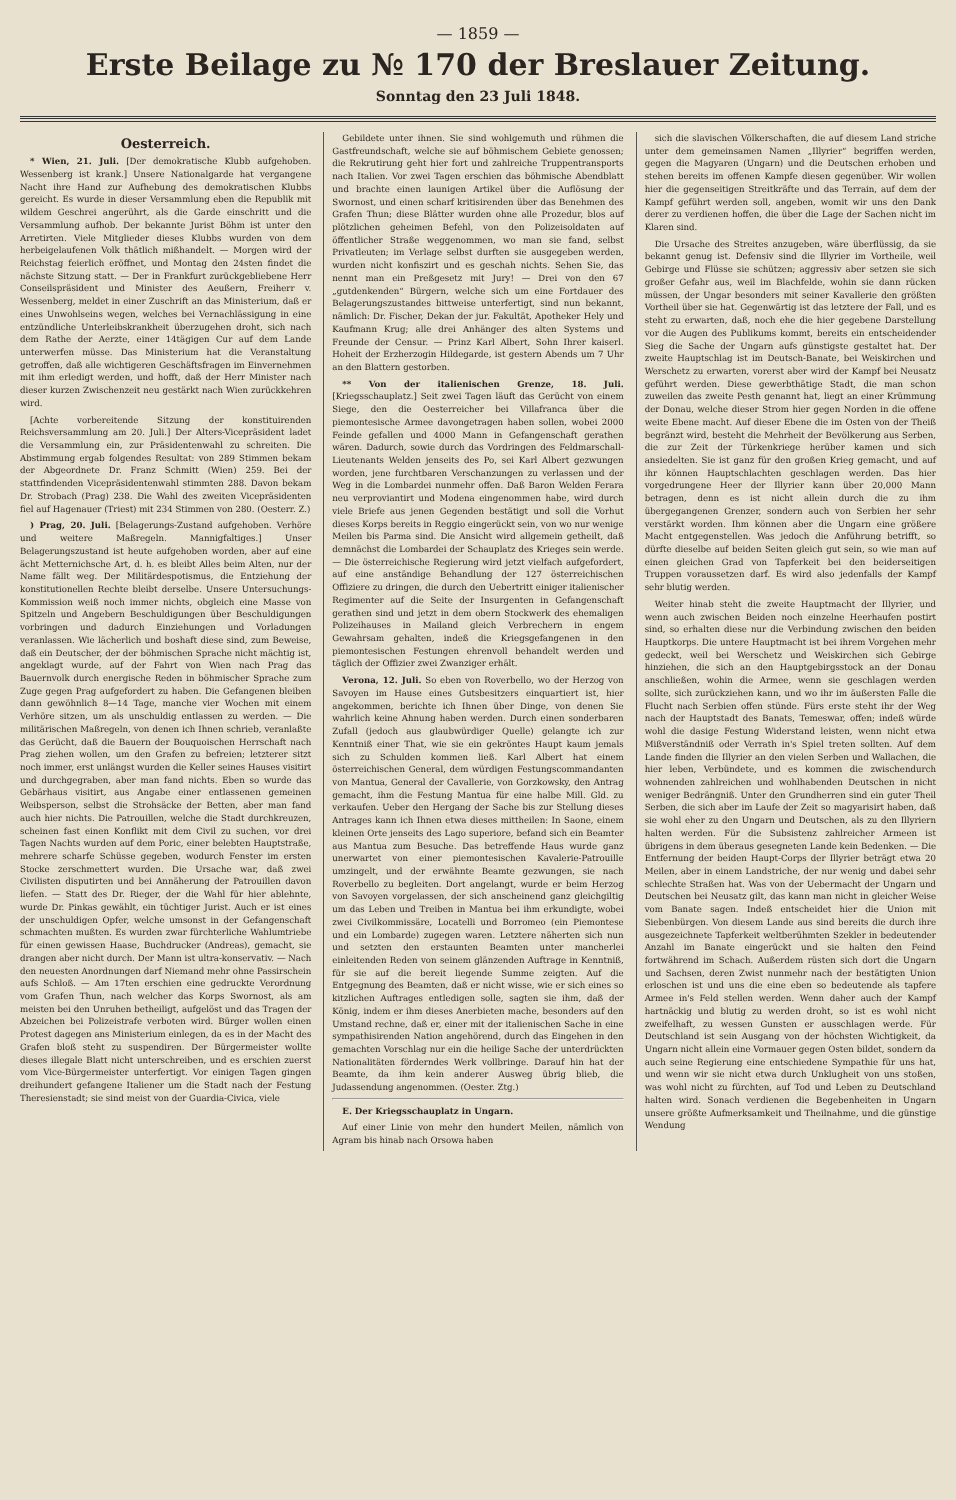— 1859 —
Erste Beilage zu № 170 der Breslauer Zeitung.
Sonntag den 23 Juli 1848.
Oesterreich.
* Wien, 21. Juli. [Der demokratische Klubb aufgehoben. Wessenberg ist krank.] Unsere Nationalgarde hat vergangene Nacht ihre Hand zur Aufhebung des demokratischen Klubbs gereicht. Es wurde in dieser Versammlung eben die Republik mit wildem Geschrei angerührt, als die Garde einschritt und die Versammlung aufhob. Der bekannte Jurist Böhm ist unter den Arretirten. Viele Mitglieder dieses Klubbs wurden von dem herbeigelaufenen Volk thätlich mißhandelt. — Morgen wird der Reichstag feierlich eröffnet, und Montag den 24sten findet die nächste Sitzung statt. — Der in Frankfurt zurückgebliebene Herr Conseilspräsident und Minister des Aeußern, Freiherr v. Wessenberg, meldet in einer Zuschrift an das Ministerium, daß er eines Unwohlseins wegen, welches bei Vernachlässigung in eine entzündliche Unterleibskrankheit überzugehen droht, sich nach dem Rathe der Aerzte, einer 14tägigen Cur auf dem Lande unterwerfen müsse. Das Ministerium hat die Veranstaltung getroffen, daß alle wichtigeren Geschäftsfragen im Einvernehmen mit ihm erledigt werden, und hofft, daß der Herr Minister nach dieser kurzen Zwischenzeit neu gestärkt nach Wien zurückkehren wird.
[Achte vorbereitende Sitzung der konstituirenden Reichsversammlung am 20. Juli.] Der Alters-Vicepräsident ladet die Versammlung ein, zur Präsidentenwahl zu schreiten. Die Abstimmung ergab folgendes Resultat: von 289 Stimmen bekam der Abgeordnete Dr. Franz Schmitt (Wien) 259. Bei der stattfindenden Vicepräsidentenwahl stimmten 288. Davon bekam Dr. Strobach (Prag) 238. Die Wahl des zweiten Vicepräsidenten fiel auf Hagenauer (Triest) mit 234 Stimmen von 280. (Oesterr. Z.)
) Prag, 20. Juli. [Belagerungs-Zustand aufgehoben. Verhöre und weitere Maßregeln. Mannigfaltiges.] Unser Belagerungszustand ist heute aufgehoben worden, aber auf eine ächt Metternichsche Art, d. h. es bleibt Alles beim Alten, nur der Name fällt weg. Der Militärdespotismus, die Entziehung der konstitutionellen Rechte bleibt derselbe. Unsere Untersuchungs-Kommission weiß noch immer nichts, obgleich eine Masse von Spitzeln und Angebern Beschuldigungen über Beschuldigungen vorbringen und dadurch Einziehungen und Vorladungen veranlassen. Wie lächerlich und boshaft diese sind, zum Beweise, daß ein Deutscher, der der böhmischen Sprache nicht mächtig ist, angeklagt wurde, auf der Fahrt von Wien nach Prag das Bauernvolk durch energische Reden in böhmischer Sprache zum Zuge gegen Prag aufgefordert zu haben. Die Gefangenen bleiben dann gewöhnlich 8—14 Tage, manche vier Wochen mit einem Verhöre sitzen, um als unschuldig entlassen zu werden. — Die militärischen Maßregeln, von denen ich Ihnen schrieb, veranlaßte das Gerücht, daß die Bauern der Bouquoischen Herrschaft nach Prag ziehen wollen, um den Grafen zu befreien; letzterer sitzt noch immer, erst unlängst wurden die Keller seines Hauses visitirt und durchgegraben, aber man fand nichts. Eben so wurde das Gebärhaus visitirt, aus Angabe einer entlassenen gemeinen Weibsperson, selbst die Strohsäcke der Betten, aber man fand auch hier nichts. Die Patrouillen, welche die Stadt durchkreuzen, scheinen fast einen Konflikt mit dem Civil zu suchen, vor drei Tagen Nachts wurden auf dem Poric, einer belebten Hauptstraße, mehrere scharfe Schüsse gegeben, wodurch Fenster im ersten Stocke zerschmettert wurden. Die Ursache war, daß zwei Civilisten disputirten und bei Annäherung der Patrouillen davon liefen. — Statt des Dr. Rieger, der die Wahl für hier ablehnte, wurde Dr. Pinkas gewählt, ein tüchtiger Jurist. Auch er ist eines der unschuldigen Opfer, welche umsonst in der Gefangenschaft schmachten mußten. Es wurden zwar fürchterliche Wahlumtriebe für einen gewissen Haase, Buchdrucker (Andreas), gemacht, sie drangen aber nicht durch. Der Mann ist ultra-konservativ. — Nach den neuesten Anordnungen darf Niemand mehr ohne Passirschein aufs Schloß. — Am 17ten erschien eine gedruckte Verordnung vom Grafen Thun, nach welcher das Korps Swornost, als am meisten bei den Unruhen betheiligt, aufgelöst und das Tragen der Abzeichen bei Polizeistrafe verboten wird. Bürger wollen einen Protest dagegen ans Ministerium einlegen, da es in der Macht des Grafen bloß steht zu suspendiren. Der Bürgermeister wollte dieses illegale Blatt nicht unterschreiben, und es erschien zuerst vom Vice-Bürgermeister unterfertigt. Vor einigen Tagen gingen dreihundert gefangene Italiener um die Stadt nach der Festung Theresienstadt; sie sind meist von der Guardia-Civica, viele
Gebildete unter ihnen. Sie sind wohlgemuth und rühmen die Gastfreundschaft, welche sie auf böhmischem Gebiete genossen; die Rekrutirung geht hier fort und zahlreiche Truppentransports nach Italien. Vor zwei Tagen erschien das böhmische Abendblatt und brachte einen launigen Artikel über die Auflösung der Swornost, und einen scharf kritisirenden über das Benehmen des Grafen Thun; diese Blätter wurden ohne alle Prozedur, blos auf plötzlichen geheimen Befehl, von den Polizeisoldaten auf öffentlicher Straße weggenommen, wo man sie fand, selbst Privatleuten; im Verlage selbst durften sie ausgegeben werden, wurden nicht konfiszirt und es geschah nichts. Sehen Sie, das nennt man ein Preßgesetz mit Jury! — Drei von den 67 „gutdenkenden“ Bürgern, welche sich um eine Fortdauer des Belagerungszustandes bittweise unterfertigt, sind nun bekannt, nämlich: Dr. Fischer, Dekan der jur. Fakultät, Apotheker Hely und Kaufmann Krug; alle drei Anhänger des alten Systems und Freunde der Censur. — Prinz Karl Albert, Sohn Ihrer kaiserl. Hoheit der Erzherzogin Hildegarde, ist gestern Abends um 7 Uhr an den Blattern gestorben.
** Von der italienischen Grenze, 18. Juli. [Kriegsschauplatz.] Seit zwei Tagen läuft das Gerücht von einem Siege, den die Oesterreicher bei Villafranca über die piemontesische Armee davongetragen haben sollen, wobei 2000 Feinde gefallen und 4000 Mann in Gefangenschaft gerathen wären. Dadurch, sowie durch das Vordringen des Feldmarschall-Lieutenants Welden jenseits des Po, sei Karl Albert gezwungen worden, jene furchtbaren Verschanzungen zu verlassen und der Weg in die Lombardei nunmehr offen. Daß Baron Welden Ferara neu verproviantirt und Modena eingenommen habe, wird durch viele Briefe aus jenen Gegenden bestätigt und soll die Vorhut dieses Korps bereits in Reggio eingerückt sein, von wo nur wenige Meilen bis Parma sind. Die Ansicht wird allgemein getheilt, daß demnächst die Lombardei der Schauplatz des Krieges sein werde. — Die österreichische Regierung wird jetzt vielfach aufgefordert, auf eine anständige Behandlung der 127 österreichischen Offiziere zu dringen, die durch den Uebertritt einiger italienischer Regimenter auf die Seite der Insurgenten in Gefangenschaft gerathen sind und jetzt in dem obern Stockwerk des ehemaligen Polizeihauses in Mailand gleich Verbrechern in engem Gewahrsam gehalten, indeß die Kriegsgefangenen in den piemontesischen Festungen ehrenvoll behandelt werden und täglich der Offizier zwei Zwanziger erhält.
Verona, 12. Juli. So eben von Roverbello, wo der Herzog von Savoyen im Hause eines Gutsbesitzers einquartiert ist, hier angekommen, berichte ich Ihnen über Dinge, von denen Sie wahrlich keine Ahnung haben werden. Durch einen sonderbaren Zufall (jedoch aus glaubwürdiger Quelle) gelangte ich zur Kenntniß einer That, wie sie ein gekröntes Haupt kaum jemals sich zu Schulden kommen ließ. Karl Albert hat einem österreichischen General, dem würdigen Festungscommandanten von Mantua, General der Cavallerie, von Gorzkowsky, den Antrag gemacht, ihm die Festung Mantua für eine halbe Mill. Gld. zu verkaufen. Ueber den Hergang der Sache bis zur Stellung dieses Antrages kann ich Ihnen etwa dieses mittheilen: In Saone, einem kleinen Orte jenseits des Lago superiore, befand sich ein Beamter aus Mantua zum Besuche. Das betreffende Haus wurde ganz unerwartet von einer piemontesischen Kavalerie-Patrouille umzingelt, und der erwähnte Beamte gezwungen, sie nach Roverbello zu begleiten. Dort angelangt, wurde er beim Herzog von Savoyen vorgelassen, der sich anscheinend ganz gleichgiltig um das Leben und Treiben in Mantua bei ihm erkundigte, wobei zwei Civilkommissäre, Locatelli und Borromeo (ein Piemontese und ein Lombarde) zugegen waren. Letztere näherten sich nun und setzten den erstaunten Beamten unter mancherlei einleitenden Reden von seinem glänzenden Auftrage in Kenntniß, für sie auf die bereit liegende Summe zeigten. Auf die Entgegnung des Beamten, daß er nicht wisse, wie er sich eines so kitzlichen Auftrages entledigen solle, sagten sie ihm, daß der König, indem er ihm dieses Anerbieten mache, besonders auf den Umstand rechne, daß er, einer mit der italienischen Sache in eine sympathisirenden Nation angehörend, durch das Eingehen in den gemachten Vorschlag nur ein die heilige Sache der unterdrückten Nationalitäten förderndes Werk vollbringe. Darauf hin hat der Beamte, da ihm kein anderer Ausweg übrig blieb, die Judassendung angenommen. (Oester. Ztg.)
E. Der Kriegsschauplatz in Ungarn.
Auf einer Linie von mehr den hundert Meilen, nämlich von Agram bis hinab nach Orsowa haben
sich die slavischen Völkerschaften, die auf diesem Land striche unter dem gemeinsamen Namen „Illyrier“ begriffen werden, gegen die Magyaren (Ungarn) und die Deutschen erhoben und stehen bereits im offenen Kampfe diesen gegenüber. Wir wollen hier die gegenseitigen Streitkräfte und das Terrain, auf dem der Kampf geführt werden soll, angeben, womit wir uns den Dank derer zu verdienen hoffen, die über die Lage der Sachen nicht im Klaren sind.
Die Ursache des Streites anzugeben, wäre überflüssig, da sie bekannt genug ist. Defensiv sind die Illyrier im Vortheile, weil Gebirge und Flüsse sie schützen; aggressiv aber setzen sie sich großer Gefahr aus, weil im Blachfelde, wohin sie dann rücken müssen, der Ungar besonders mit seiner Kavallerie den größten Vortheil über sie hat. Gegenwärtig ist das letztere der Fall, und es steht zu erwarten, daß, noch ehe die hier gegebene Darstellung vor die Augen des Publikums kommt, bereits ein entscheidender Sieg die Sache der Ungarn aufs günstigste gestaltet hat. Der zweite Hauptschlag ist im Deutsch-Banate, bei Weiskirchen und Werschetz zu erwarten, vorerst aber wird der Kampf bei Neusatz geführt werden. Diese gewerbthätige Stadt, die man schon zuweilen das zweite Pesth genannt hat, liegt an einer Krümmung der Donau, welche dieser Strom hier gegen Norden in die offene weite Ebene macht. Auf dieser Ebene die im Osten von der Theiß begränzt wird, besteht die Mehrheit der Bevölkerung aus Serben, die zur Zeit der Türkenkriege herüber kamen und sich ansiedelten. Sie ist ganz für den großen Krieg gemacht, und auf ihr können Hauptschlachten geschlagen werden. Das hier vorgedrungene Heer der Illyrier kann über 20,000 Mann betragen, denn es ist nicht allein durch die zu ihm übergegangenen Grenzer, sondern auch von Serbien her sehr verstärkt worden. Ihm können aber die Ungarn eine größere Macht entgegenstellen. Was jedoch die Anführung betrifft, so dürfte dieselbe auf beiden Seiten gleich gut sein, so wie man auf einen gleichen Grad von Tapferkeit bei den beiderseitigen Truppen voraussetzen darf. Es wird also jedenfalls der Kampf sehr blutig werden.
Weiter hinab steht die zweite Hauptmacht der Illyrier, und wenn auch zwischen Beiden noch einzelne Heerhaufen postirt sind, so erhalten diese nur die Verbindung zwischen den beiden Hauptkorps. Die untere Hauptmacht ist bei ihrem Vorgehen mehr gedeckt, weil bei Werschetz und Weiskirchen sich Gebirge hinziehen, die sich an den Hauptgebirgsstock an der Donau anschließen, wohin die Armee, wenn sie geschlagen werden sollte, sich zurückziehen kann, und wo ihr im äußersten Falle die Flucht nach Serbien offen stünde. Fürs erste steht ihr der Weg nach der Hauptstadt des Banats, Temeswar, offen; indeß würde wohl die dasige Festung Widerstand leisten, wenn nicht etwa Mißverständniß oder Verrath in's Spiel treten sollten. Auf dem Lande finden die Illyrier an den vielen Serben und Wallachen, die hier leben, Verbündete, und es kommen die zwischendurch wohnenden zahlreichen und wohlhabenden Deutschen in nicht weniger Bedrängniß. Unter den Grundherren sind ein guter Theil Serben, die sich aber im Laufe der Zeit so magyarisirt haben, daß sie wohl eher zu den Ungarn und Deutschen, als zu den Illyriern halten werden. Für die Subsistenz zahlreicher Armeen ist übrigens in dem überaus gesegneten Lande kein Bedenken. — Die Entfernung der beiden Haupt-Corps der Illyrier beträgt etwa 20 Meilen, aber in einem Landstriche, der nur wenig und dabei sehr schlechte Straßen hat. Was von der Uebermacht der Ungarn und Deutschen bei Neusatz gilt, das kann man nicht in gleicher Weise vom Banate sagen. Indeß entscheidet hier die Union mit Siebenbürgen. Von diesem Lande aus sind bereits die durch ihre ausgezeichnete Tapferkeit weltberühmten Szekler in bedeutender Anzahl im Banate eingerückt und sie halten den Feind fortwährend im Schach. Außerdem rüsten sich dort die Ungarn und Sachsen, deren Zwist nunmehr nach der bestätigten Union erloschen ist und uns die eine eben so bedeutende als tapfere Armee in's Feld stellen werden. Wenn daher auch der Kampf hartnäckig und blutig zu werden droht, so ist es wohl nicht zweifelhaft, zu wessen Gunsten er ausschlagen werde. Für Deutschland ist sein Ausgang von der höchsten Wichtigkeit, da Ungarn nicht allein eine Vormauer gegen Osten bildet, sondern da auch seine Regierung eine entschiedene Sympathie für uns hat, und wenn wir sie nicht etwa durch Unklugheit von uns stoßen, was wohl nicht zu fürchten, auf Tod und Leben zu Deutschland halten wird. Sonach verdienen die Begebenheiten in Ungarn unsere größte Aufmerksamkeit und Theilnahme, und die günstige Wendung